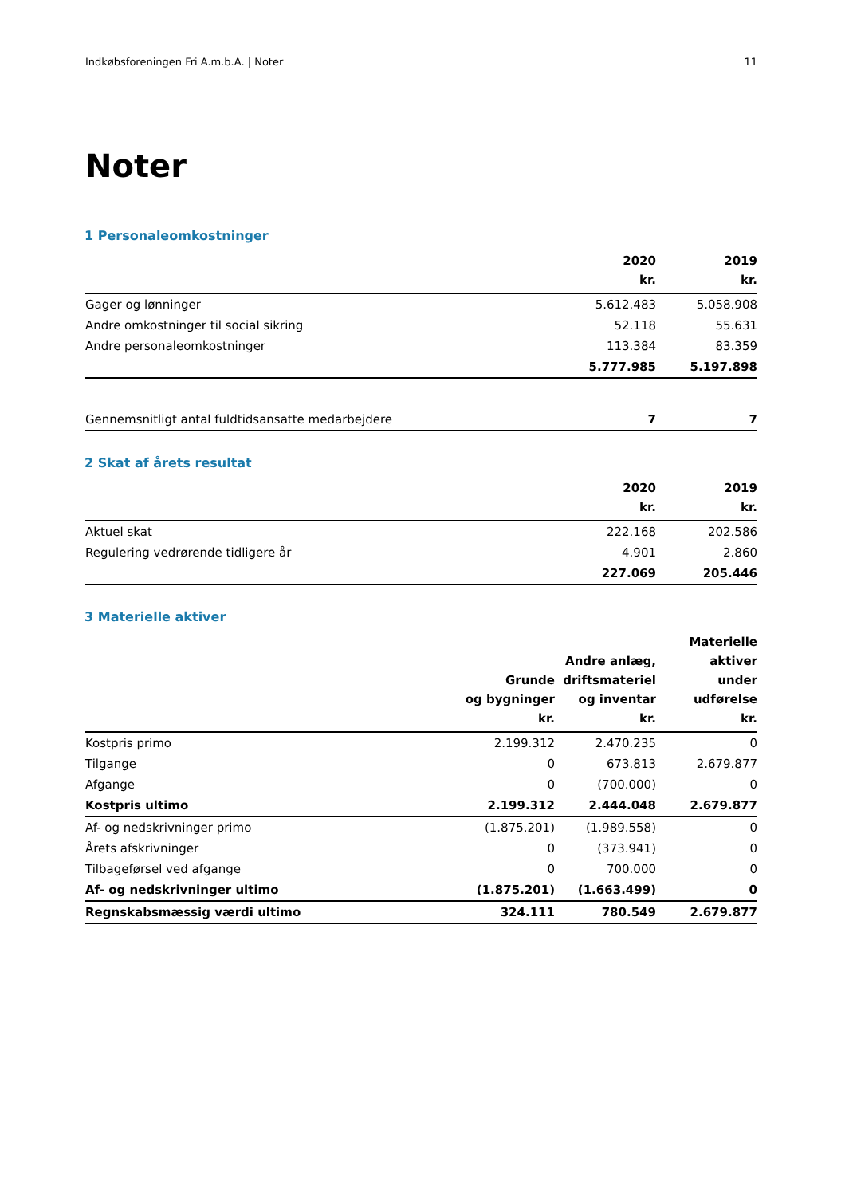Indkøbsforeningen Fri A.m.b.A. | Noter 11
Noter
1 Personaleomkostninger
| | 2020 kr. | 2019 kr. |
| --- | --- | --- |
| Gager og lønninger | 5.612.483 | 5.058.908 |
| Andre omkostninger til social sikring | 52.118 | 55.631 |
| Andre personaleomkostninger | 113.384 | 83.359 |
| | 5.777.985 | 5.197.898 |
| Gennemsnitligt antal fuldtidsansatte medarbejdere | 7 | 7 |
2 Skat af årets resultat
| | 2020 kr. | 2019 kr. |
| --- | --- | --- |
| Aktuel skat | 222.168 | 202.586 |
| Regulering vedrørende tidligere år | 4.901 | 2.860 |
| | 227.069 | 205.446 |
3 Materielle aktiver
| | Grunde og bygninger kr. | Andre anlæg, driftsmateriel og inventar kr. | Materielle aktiver under udførelse kr. |
| --- | --- | --- | --- |
| Kostpris primo | 2.199.312 | 2.470.235 | 0 |
| Tilgange | 0 | 673.813 | 2.679.877 |
| Afgange | 0 | (700.000) | 0 |
| Kostpris ultimo | 2.199.312 | 2.444.048 | 2.679.877 |
| Af- og nedskrivninger primo | (1.875.201) | (1.989.558) | 0 |
| Årets afskrivninger | 0 | (373.941) | 0 |
| Tilbageførsel ved afgange | 0 | 700.000 | 0 |
| Af- og nedskrivninger ultimo | (1.875.201) | (1.663.499) | 0 |
| Regnskabsmæssig værdi ultimo | 324.111 | 780.549 | 2.679.877 |